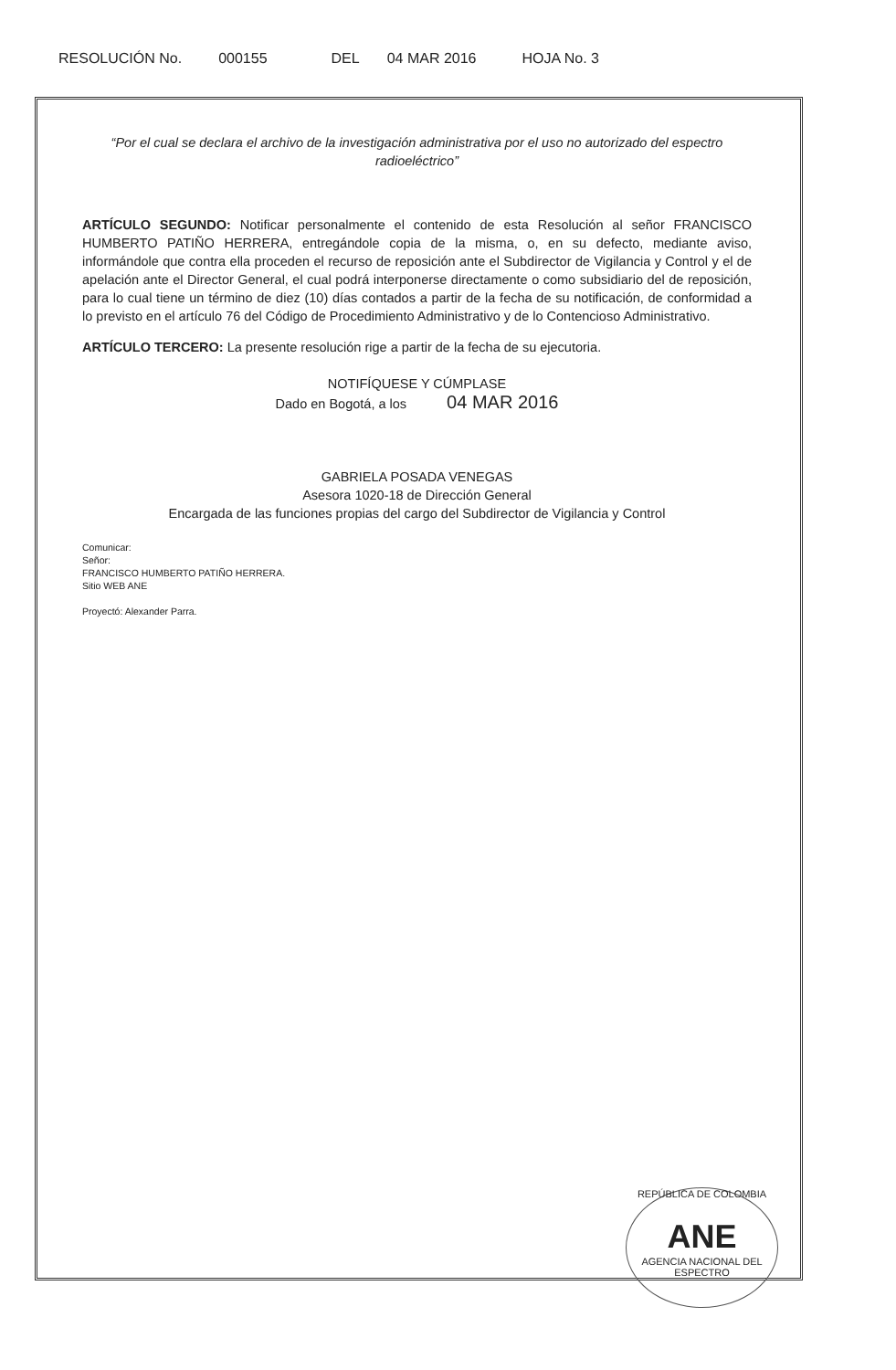RESOLUCIÓN No. 000155 DEL 04 MAR 2016 HOJA No. 3
“Por el cual se declara el archivo de la investigación administrativa por el uso no autorizado del espectro radioeléctrico”
ARTÍCULO SEGUNDO: Notificar personalmente el contenido de esta Resolución al señor FRANCISCO HUMBERTO PATIÑO HERRERA, entregándole copia de la misma, o, en su defecto, mediante aviso, informándole que contra ella proceden el recurso de reposición ante el Subdirector de Vigilancia y Control y el de apelación ante el Director General, el cual podrá interponerse directamente o como subsidiario del de reposición, para lo cual tiene un término de diez (10) días contados a partir de la fecha de su notificación, de conformidad a lo previsto en el artículo 76 del Código de Procedimiento Administrativo y de lo Contencioso Administrativo.
ARTÍCULO TERCERO: La presente resolución rige a partir de la fecha de su ejecutoria.
NOTIFÍQUESE Y CÚMPLASE
Dado en Bogotá, a los 04 MAR 2016
GABRIELA POSADA VENEGAS
Asesora 1020-18 de Dirección General
Encargada de las funciones propias del cargo del Subdirector de Vigilancia y Control
Comunicar:
Señor:
FRANCISCO HUMBERTO PATIÑO HERRERA.
Sitio WEB ANE
Proyectó: Alexander Parra.
REPÚBLICA DE COLOMBIA
ANE
AGENCIA NACIONAL DEL ESPECTRO